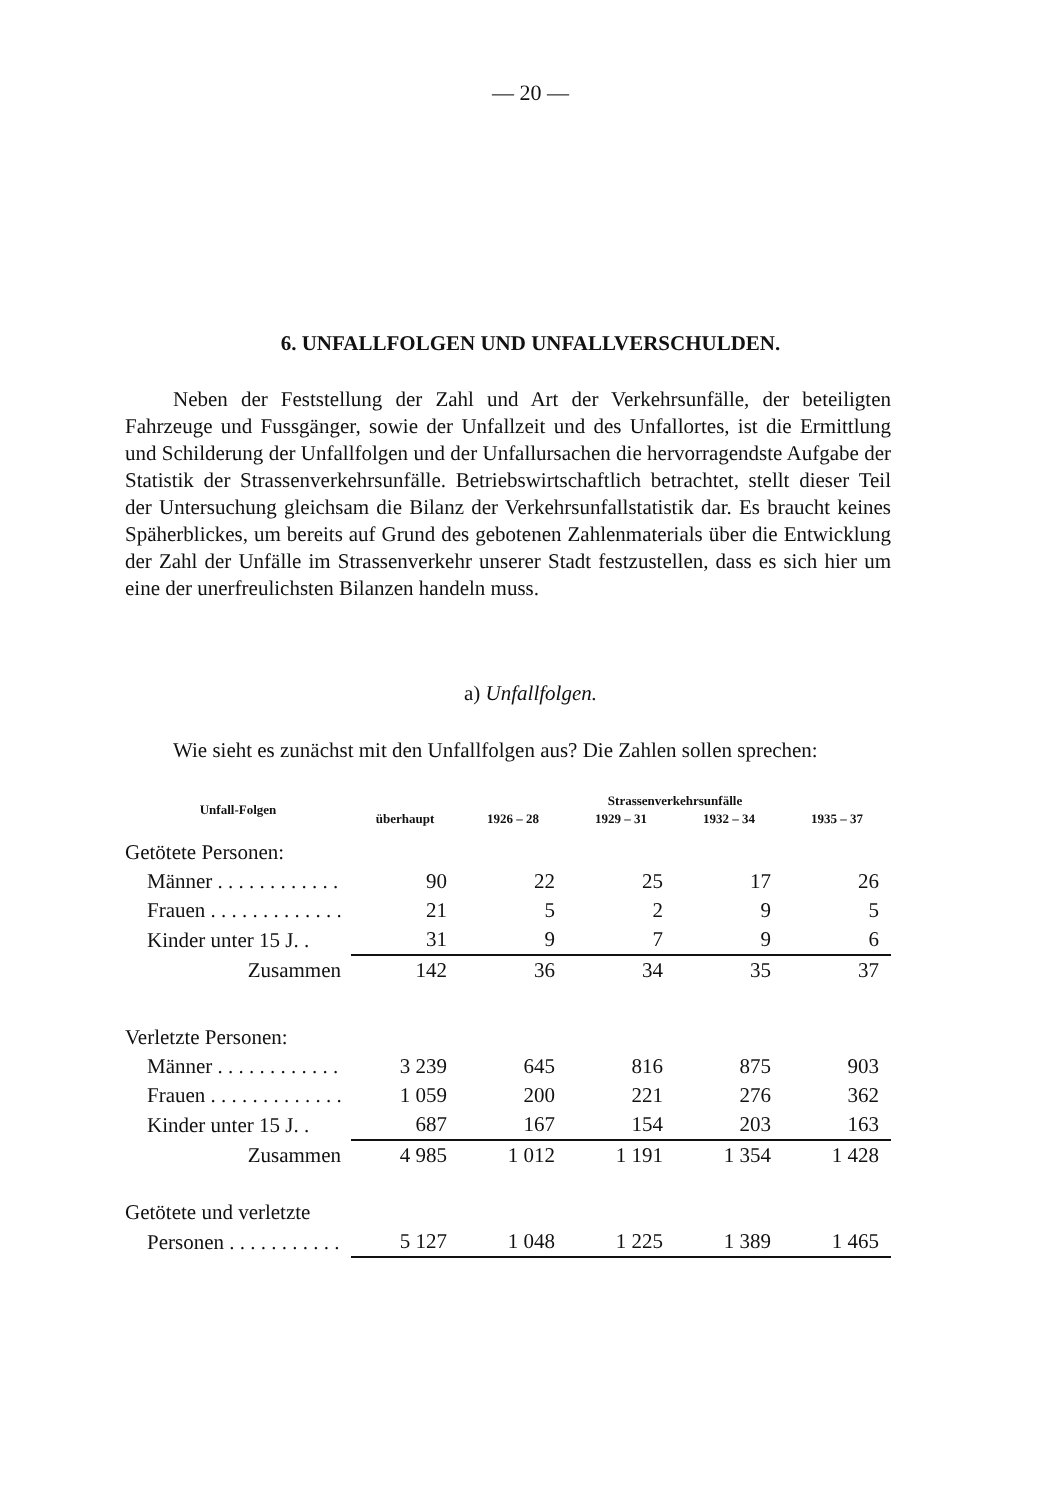— 20 —
6. UNFALLFOLGEN UND UNFALLVERSCHULDEN.
Neben der Feststellung der Zahl und Art der Verkehrsunfälle, der beteiligten Fahrzeuge und Fussgänger, sowie der Unfallzeit und des Unfallortes, ist die Ermittlung und Schilderung der Unfallfolgen und der Unfallursachen die hervorragendste Aufgabe der Statistik der Strassenverkehrsunfälle. Betriebswirtschaftlich betrachtet, stellt dieser Teil der Untersuchung gleichsam die Bilanz der Verkehrsunfallstatistik dar. Es braucht keines Späherblickes, um bereits auf Grund des gebotenen Zahlenmaterials über die Entwicklung der Zahl der Unfälle im Strassenverkehr unserer Stadt festzustellen, dass es sich hier um eine der unerfreulichsten Bilanzen handeln muss.
a) Unfallfolgen.
Wie sieht es zunächst mit den Unfallfolgen aus? Die Zahlen sollen sprechen:
| Unfall-Folgen | überhaupt | Strassenverkehrsunfälle | | | |
| --- | --- | --- | --- | --- | --- |
| | | 1926 – 28 | 1929 – 31 | 1932 – 34 | 1935 – 37 |
| Getötete Personen: | | | | | |
| Männer . . . . . . . . . . . . | 90 | 22 | 25 | 17 | 26 |
| Frauen . . . . . . . . . . . . . | 21 | 5 | 2 | 9 | 5 |
| Kinder unter 15 J. . | 31 | 9 | 7 | 9 | 6 |
| Zusammen | 142 | 36 | 34 | 35 | 37 |
| Verletzte Personen: | | | | | |
| Männer . . . . . . . . . . . . | 3 239 | 645 | 816 | 875 | 903 |
| Frauen . . . . . . . . . . . . . | 1 059 | 200 | 221 | 276 | 362 |
| Kinder unter 15 J. . | 687 | 167 | 154 | 203 | 163 |
| Zusammen | 4 985 | 1 012 | 1 191 | 1 354 | 1 428 |
| Getötete und verletzte | | | | | |
| Personen . . . . . . . . . . . | 5 127 | 1 048 | 1 225 | 1 389 | 1 465 |